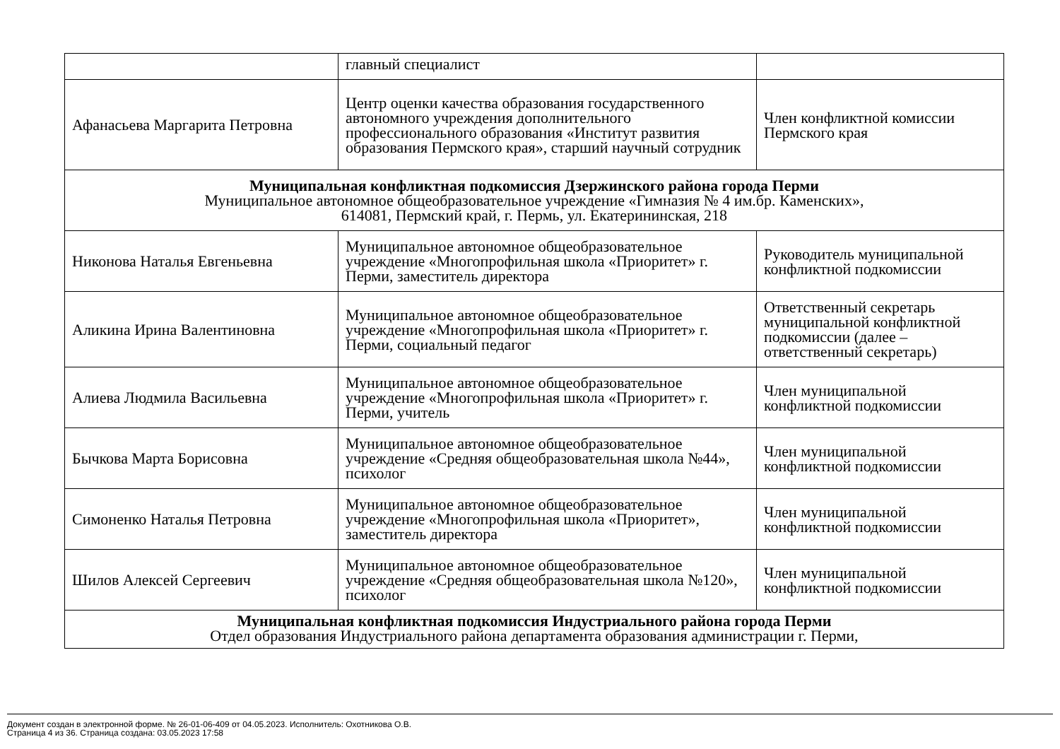| | главный специалист | |
| Афанасьева Маргарита Петровна | Центр оценки качества образования государственного автономного учреждения дополнительного профессионального образования «Институт развития образования Пермского края», старший научный сотрудник | Член конфликтной комиссии Пермского края |
| Муниципальная конфликтная подкомиссия Дзержинского района города Перми Муниципальное автономное общеобразовательное учреждение «Гимназия № 4 им.бр. Каменских», 614081, Пермский край, г. Пермь, ул. Екатерининская, 218 | | |
| Никонова Наталья Евгеньевна | Муниципальное автономное общеобразовательное учреждение «Многопрофильная школа «Приоритет» г. Перми, заместитель директора | Руководитель муниципальной конфликтной подкомиссии |
| Аликина Ирина Валентиновна | Муниципальное автономное общеобразовательное учреждение «Многопрофильная школа «Приоритет» г. Перми, социальный педагог | Ответственный секретарь муниципальной конфликтной подкомиссии (далее – ответственный секретарь) |
| Алиева Людмила Васильевна | Муниципальное автономное общеобразовательное учреждение «Многопрофильная школа «Приоритет» г. Перми, учитель | Член муниципальной конфликтной подкомиссии |
| Бычкова Марта Борисовна | Муниципальное автономное общеобразовательное учреждение «Средняя общеобразовательная школа №44», психолог | Член муниципальной конфликтной подкомиссии |
| Симоненко Наталья Петровна | Муниципальное автономное общеобразовательное учреждение «Многопрофильная школа «Приоритет», заместитель директора | Член муниципальной конфликтной подкомиссии |
| Шилов Алексей Сергеевич | Муниципальное автономное общеобразовательное учреждение «Средняя общеобразовательная школа №120», психолог | Член муниципальной конфликтной подкомиссии |
| Муниципальная конфликтная подкомиссия Индустриального района города Перми Отдел образования Индустриального района департамента образования администрации г. Перми, | | |
Документ создан в электронной форме. № 26-01-06-409 от 04.05.2023. Исполнитель: Охотникова О.В.
Страница 4 из 36. Страница создана: 03.05.2023 17:58